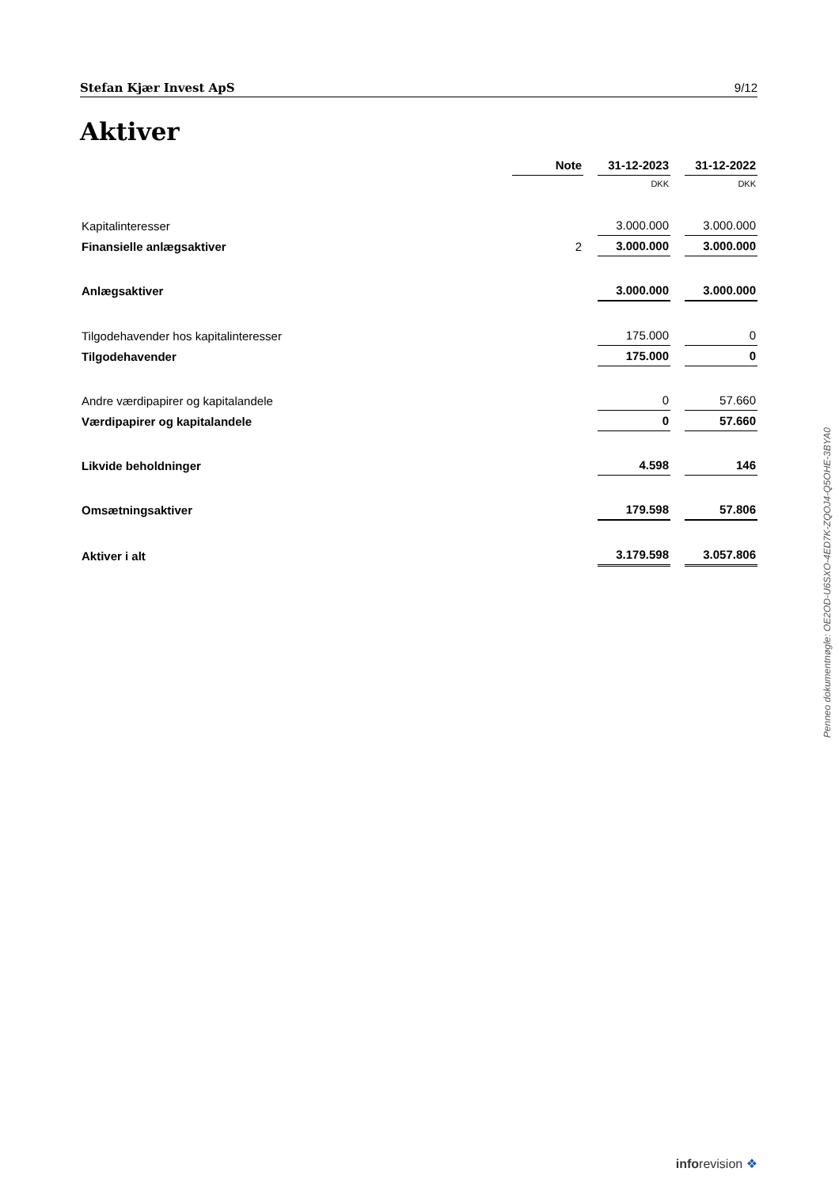Stefan Kjær Invest ApS 9/12
Aktiver
| | Note | | 31-12-2023 | | 31-12-2022 |
| --- | --- | --- | --- | --- | --- |
| | | | DKK | | DKK |
| Kapitalinteresser | | | 3.000.000 | | 3.000.000 |
| Finansielle anlægsaktiver | 2 | | 3.000.000 | | 3.000.000 |
| Anlægsaktiver | | | 3.000.000 | | 3.000.000 |
| Tilgodehavender hos kapitalinteresser | | | 175.000 | | 0 |
| Tilgodehavender | | | 175.000 | | 0 |
| Andre værdipapirer og kapitalandele | | | 0 | | 57.660 |
| Værdipapirer og kapitalandele | | | 0 | | 57.660 |
| Likvide beholdninger | | | 4.598 | | 146 |
| Omsætningsaktiver | | | 179.598 | | 57.806 |
| Aktiver i alt | | | 3.179.598 | | 3.057.806 |
Penneo dokumentnøgle: OE2OD-U6SXO-4ED7K-ZQOJ4-Q5OHE-3BYA0
inforevision ❖